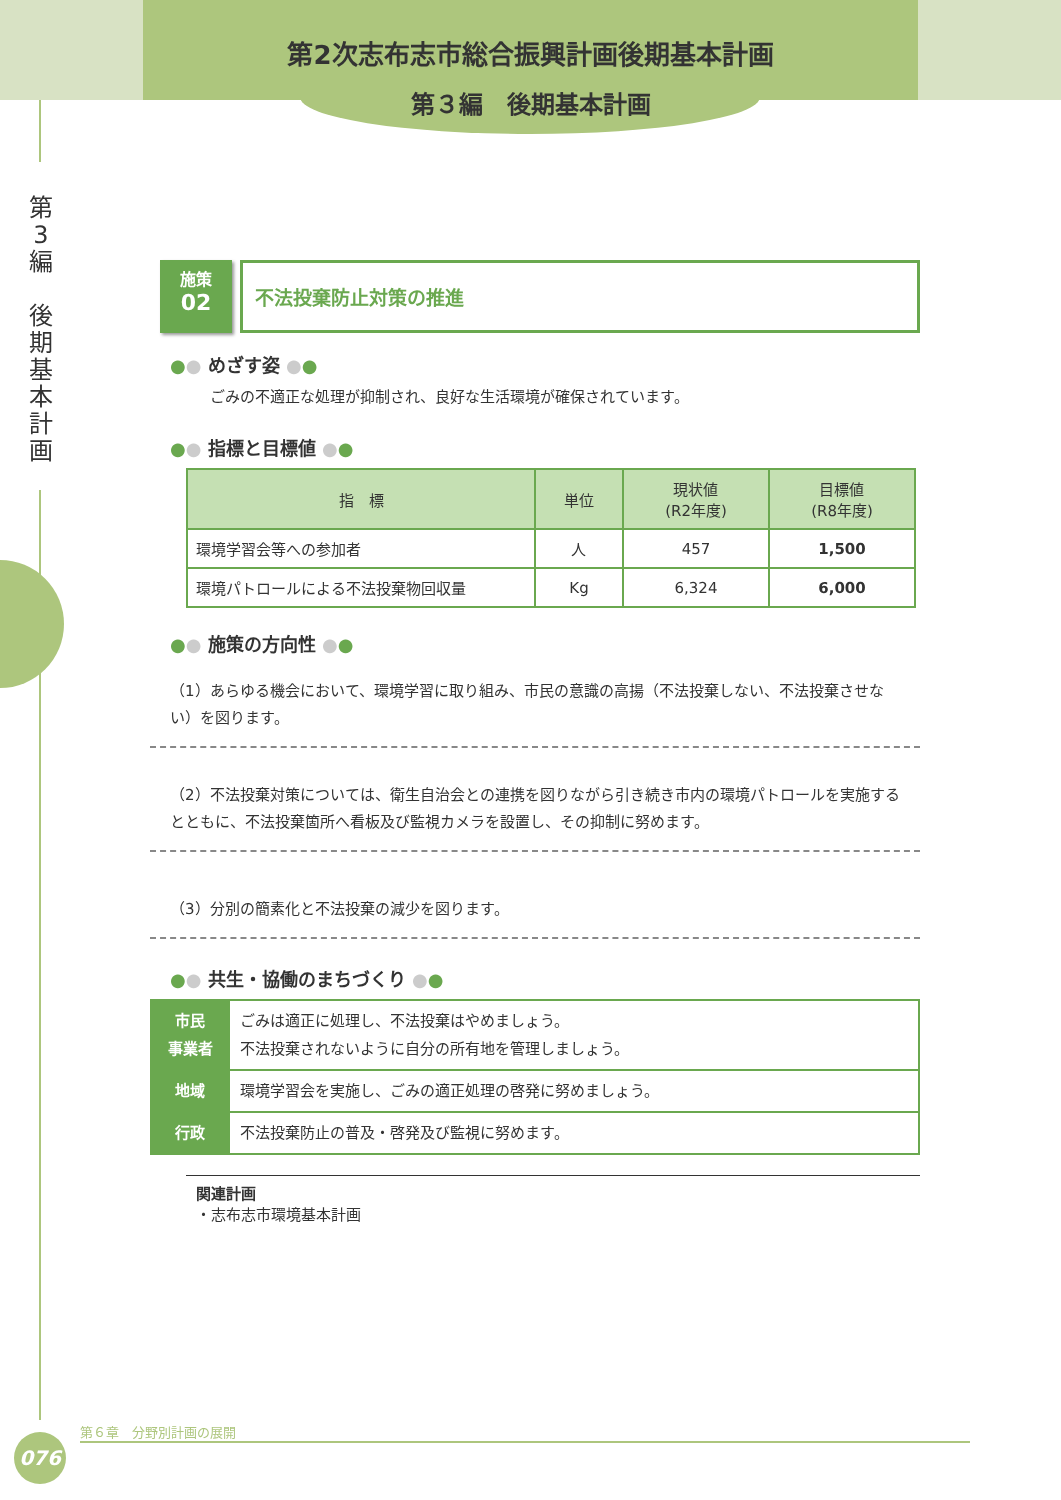第2次志布志市総合振興計画後期基本計画
第３編　後期基本計画
第
3
編
後
期
基
本
計
画
施策
02
不法投棄防止対策の推進
●● めざす姿 ●●
ごみの不適正な処理が抑制され、良好な生活環境が確保されています。
●● 指標と目標値 ●●
| 指 標 | 単位 | 現状値 (R2年度) | 目標値 (R8年度) |
| --- | --- | --- | --- |
| 環境学習会等への参加者 | 人 | 457 | 1,500 |
| 環境パトロールによる不法投棄物回収量 | Kg | 6,324 | 6,000 |
●● 施策の方向性 ●●
（1）あらゆる機会において、環境学習に取り組み、市民の意識の高揚（不法投棄しない、不法投棄させない）を図ります。
（2）不法投棄対策については、衛生自治会との連携を図りながら引き続き市内の環境パトロールを実施するとともに、不法投棄箇所へ看板及び監視カメラを設置し、その抑制に努めます。
（3）分別の簡素化と不法投棄の減少を図ります。
●● 共生・協働のまちづくり ●●
| 市民 事業者 | ごみは適正に処理し、不法投棄はやめましょう。 不法投棄されないように自分の所有地を管理しましょう。 |
| 地域 | 環境学習会を実施し、ごみの適正処理の啓発に努めましょう。 |
| 行政 | 不法投棄防止の普及・啓発及び監視に努めます。 |
関連計画
・志布志市環境基本計画
第６章　分野別計画の展開
076